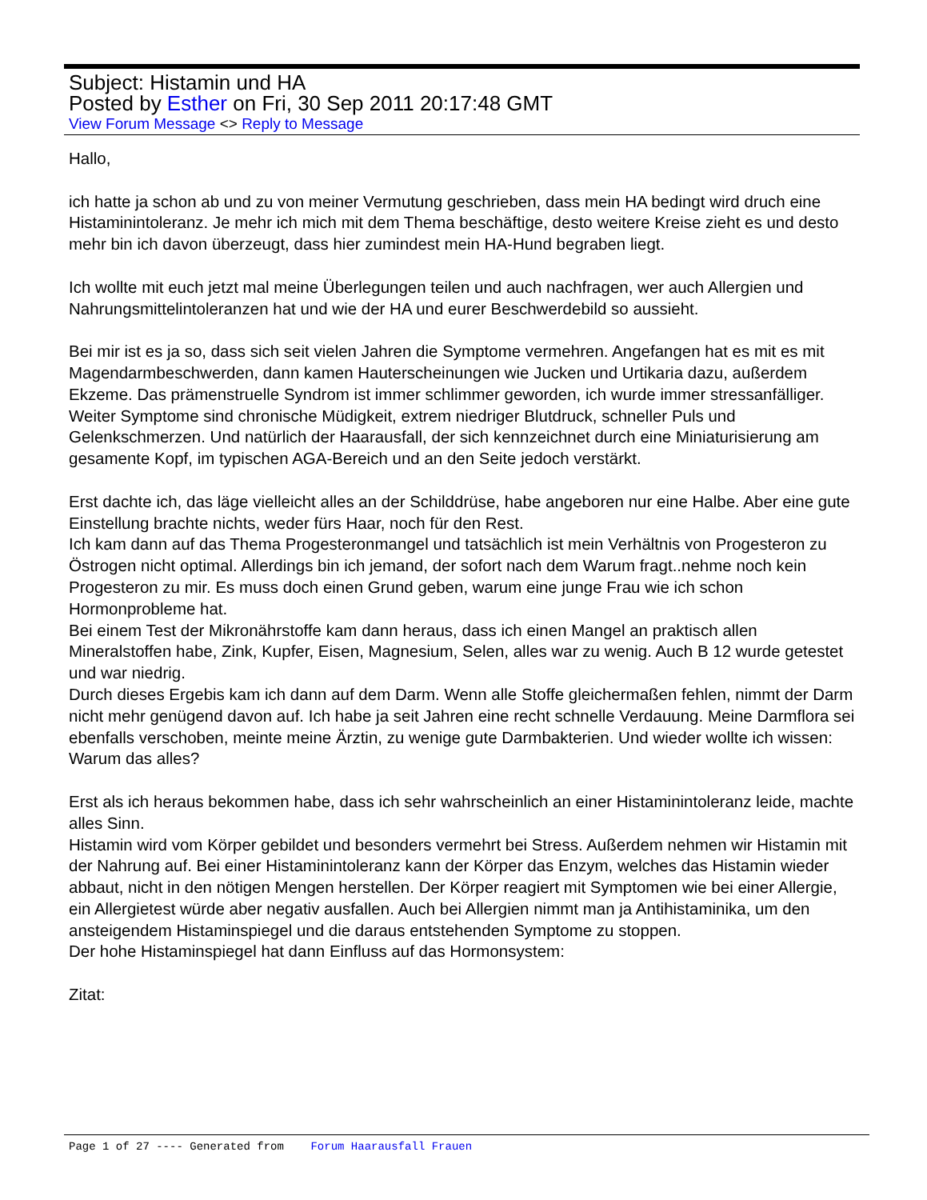Subject: Histamin und HA
Posted by Esther on Fri, 30 Sep 2011 20:17:48 GMT
View Forum Message <> Reply to Message
Hallo,
ich hatte ja schon ab und zu von meiner Vermutung geschrieben, dass mein HA bedingt wird druch eine Histaminintoleranz. Je mehr ich mich mit dem Thema beschäftige, desto weitere Kreise zieht es und desto mehr bin ich davon überzeugt, dass hier zumindest mein HA-Hund begraben liegt.
Ich wollte mit euch jetzt mal meine Überlegungen teilen und auch nachfragen, wer auch Allergien und Nahrungsmittelintoleranzen hat und wie der HA und eurer Beschwerdebild so aussieht.
Bei mir ist es ja so, dass sich seit vielen Jahren die Symptome vermehren. Angefangen hat es mit es mit Magendarmbeschwerden, dann kamen Hauterscheinungen wie Jucken und Urtikaria dazu, außerdem Ekzeme. Das prämenstruelle Syndrom ist immer schlimmer geworden, ich wurde immer stressanfälliger. Weiter Symptome sind chronische Müdigkeit, extrem niedriger Blutdruck, schneller Puls und Gelenkschmerzen. Und natürlich der Haarausfall, der sich kennzeichnet durch eine Miniaturisierung am gesamente Kopf, im typischen AGA-Bereich und an den Seite jedoch verstärkt.
Erst dachte ich, das läge vielleicht alles an der Schilddrüse, habe angeboren nur eine Halbe. Aber eine gute Einstellung brachte nichts, weder fürs Haar, noch für den Rest.
Ich kam dann auf das Thema Progesteronmangel und tatsächlich ist mein Verhältnis von Progesteron zu Östrogen nicht optimal. Allerdings bin ich jemand, der sofort nach dem Warum fragt..nehme noch kein Progesteron zu mir. Es muss doch einen Grund geben, warum eine junge Frau wie ich schon Hormonprobleme hat.
Bei einem Test der Mikronährstoffe kam dann heraus, dass ich einen Mangel an praktisch allen Mineralstoffen habe, Zink, Kupfer, Eisen, Magnesium, Selen, alles war zu wenig. Auch B 12 wurde getestet und war niedrig.
Durch dieses Ergebis kam ich dann auf dem Darm. Wenn alle Stoffe gleichermaßen fehlen, nimmt der Darm nicht mehr genügend davon auf. Ich habe ja seit Jahren eine recht schnelle Verdauung. Meine Darmflora sei ebenfalls verschoben, meinte meine Ärztin, zu wenige gute Darmbakterien. Und wieder wollte ich wissen: Warum das alles?
Erst als ich heraus bekommen habe, dass ich sehr wahrscheinlich an einer Histaminintoleranz leide, machte alles Sinn.
Histamin wird vom Körper gebildet und besonders vermehrt bei Stress. Außerdem nehmen wir Histamin mit der Nahrung auf. Bei einer Histaminintoleranz kann der Körper das Enzym, welches das Histamin wieder abbaut, nicht in den nötigen Mengen herstellen. Der Körper reagiert mit Symptomen wie bei einer Allergie, ein Allergietest würde aber negativ ausfallen. Auch bei Allergien nimmt man ja Antihistaminika, um den ansteigendem Histaminspiegel und die daraus entstehenden Symptome zu stoppen.
Der hohe Histaminspiegel hat dann Einfluss auf das Hormonsystem:
Zitat:
Page 1 of 27 ---- Generated from Forum Haarausfall Frauen